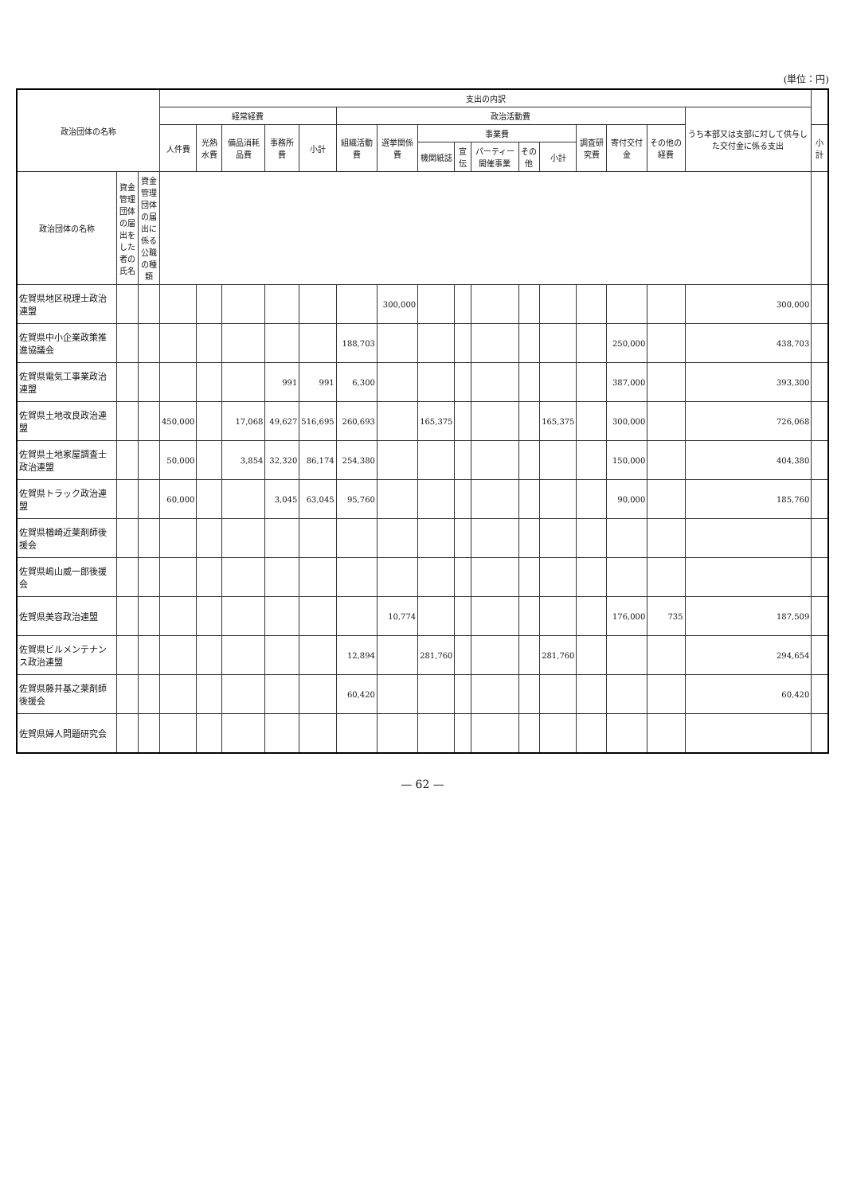(単位：円)
| 政治団体の名称 | | | 支出の内訳 | | | | | | | | | | | | | | | | |
| --- | --- | --- | --- | --- | --- | --- | --- | --- | --- | --- | --- | --- | --- | --- | --- | --- | --- | --- | --- |
| | | | 経常経費 | | | | | 政治活動費 | | | | | | | | | | うち本部又は支部に対して供与した交付金に係る支出 | |
| | | | 人件費 | 光熱水費 | 備品消耗品費 | 事務所費 | 小計 | 組織活動費 | 選挙関係費 | 事業費 | | | | | 調査研究費 | 寄付交付金 | その他の経費 | | 小計 |
| | | | | | | | | | | 機関紙誌 | 宣伝 | パーティー開催事業 | その他 | 小計 | | | | | |
| 政治団体の名称 | 資金管理団体の届出をした者の氏名 | 資金管理団体の届出に係る公職の種類 | | | | | | | | | | | | | | | | | |
| 佐賀県地区税理士政治連盟 | | | | | | | | | 300,000 | | | | | | | | | 300,000 | |
| 佐賀県中小企業政策推進協議会 | | | | | | | | 188,703 | | | | | | | | 250,000 | | 438,703 | |
| 佐賀県電気工事業政治連盟 | | | | | | 991 | 991 | 6,300 | | | | | | | | 387,000 | | 393,300 | |
| 佐賀県土地改良政治連盟 | | | 450,000 | | 17,068 | 49,627 | 516,695 | 260,693 | | 165,375 | | | | 165,375 | | 300,000 | | 726,068 | |
| 佐賀県土地家屋調査士政治連盟 | | | 50,000 | | 3,854 | 32,320 | 86,174 | 254,380 | | | | | | | | 150,000 | | 404,380 | |
| 佐賀県トラック政治連盟 | | | 60,000 | | | 3,045 | 63,045 | 95,760 | | | | | | | | 90,000 | | 185,760 | |
| 佐賀県楢崎近薬剤師後援会 | | | | | | | | | | | | | | | | | | | |
| 佐賀県嶋山威一郎後援会 | | | | | | | | | | | | | | | | | | | |
| 佐賀県美容政治連盟 | | | | | | | | | 10,774 | | | | | | | 176,000 | 735 | 187,509 | |
| 佐賀県ビルメンテナンス政治連盟 | | | | | | | | 12,894 | | 281,760 | | | | 281,760 | | | | 294,654 | |
| 佐賀県藤井基之薬剤師後援会 | | | | | | | | 60,420 | | | | | | | | | | 60,420 | |
| 佐賀県婦人問題研究会 | | | | | | | | | | | | | | | | | | | |
— 62 —